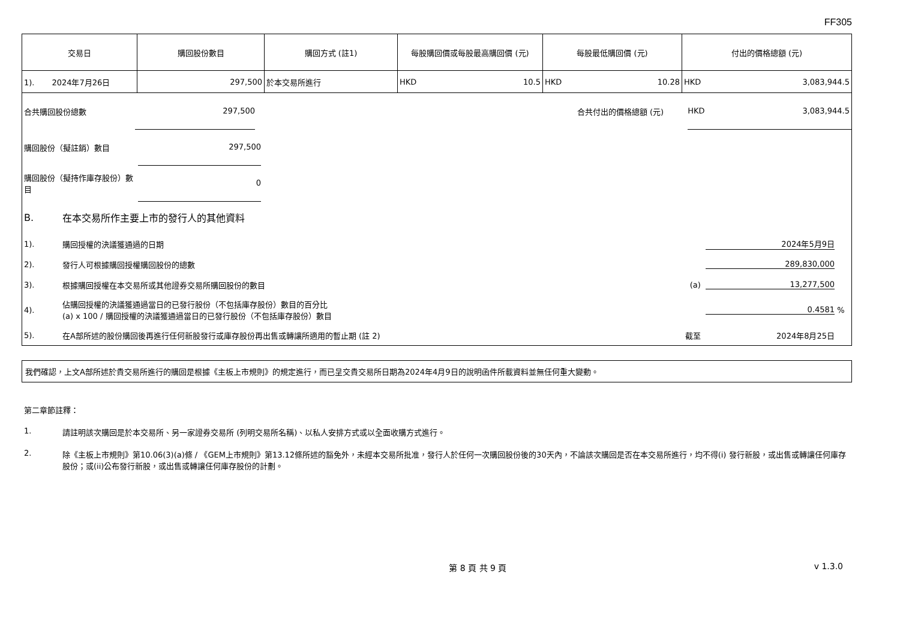FF305
| 交易日 | 購回股份數目 | 購回方式 (註1) | 每股購回價或每股最高購回價 (元) | 每股最低購回價 (元) | 付出的價格總額 (元) |
| --- | --- | --- | --- | --- | --- |
| 1). 2024年7月26日 | 297,500 | 於本交易所進行 | HKD 10.5 | HKD 10.28 | HKD 3,083,944.5 |
合共購回股份總數
297,500
合共付出的價格總額 (元)
HKD 3,083,944.5
購回股份（擬註銷）數目
297,500
購回股份（擬持作庫存股份）數目
0
B. 在本交易所作主要上市的發行人的其他資料
1). 購回授權的決議獲通過的日期 2024年5月9日
2). 發行人可根據購回授權購回股份的總數 289,830,000
3). 根據購回授權在本交易所或其他證券交易所購回股份的數目 (a) 13,277,500
4). 佔購回授權的決議獲通過當日的已發行股份（不包括庫存股份）數目的百分比
(a) x 100 / 購回授權的決議獲通過當日的已發行股份（不包括庫存股份）數目 0.4581 %
5). 在A部所述的股份購回後再進行任何新股發行或庫存股份再出售或轉讓所適用的暫止期 (註 2) 截至 2024年8月25日
我們確認，上文A部所述於貴交易所進行的購回是根據《主板上市規則》的規定進行，而已呈交貴交易所日期為2024年4月9日的說明函件所載資料並無任何重大變動。
第二章節註釋：
1. 請註明該次購回是於本交易所、另一家證券交易所 (列明交易所名稱)、以私人安排方式或以全面收購方式進行。
2. 除《主板上市規則》第10.06(3)(a)條 / 《GEM上市規則》第13.12條所述的豁免外，未經本交易所批准，發行人於任何一次購回股份後的30天內，不論該次購回是否在本交易所進行，均不得(i) 發行新股，或出售或轉讓任何庫存股份；或(ii)公布發行新股，或出售或轉讓任何庫存股份的計劃。
第 8 頁 共 9 頁 v 1.3.0